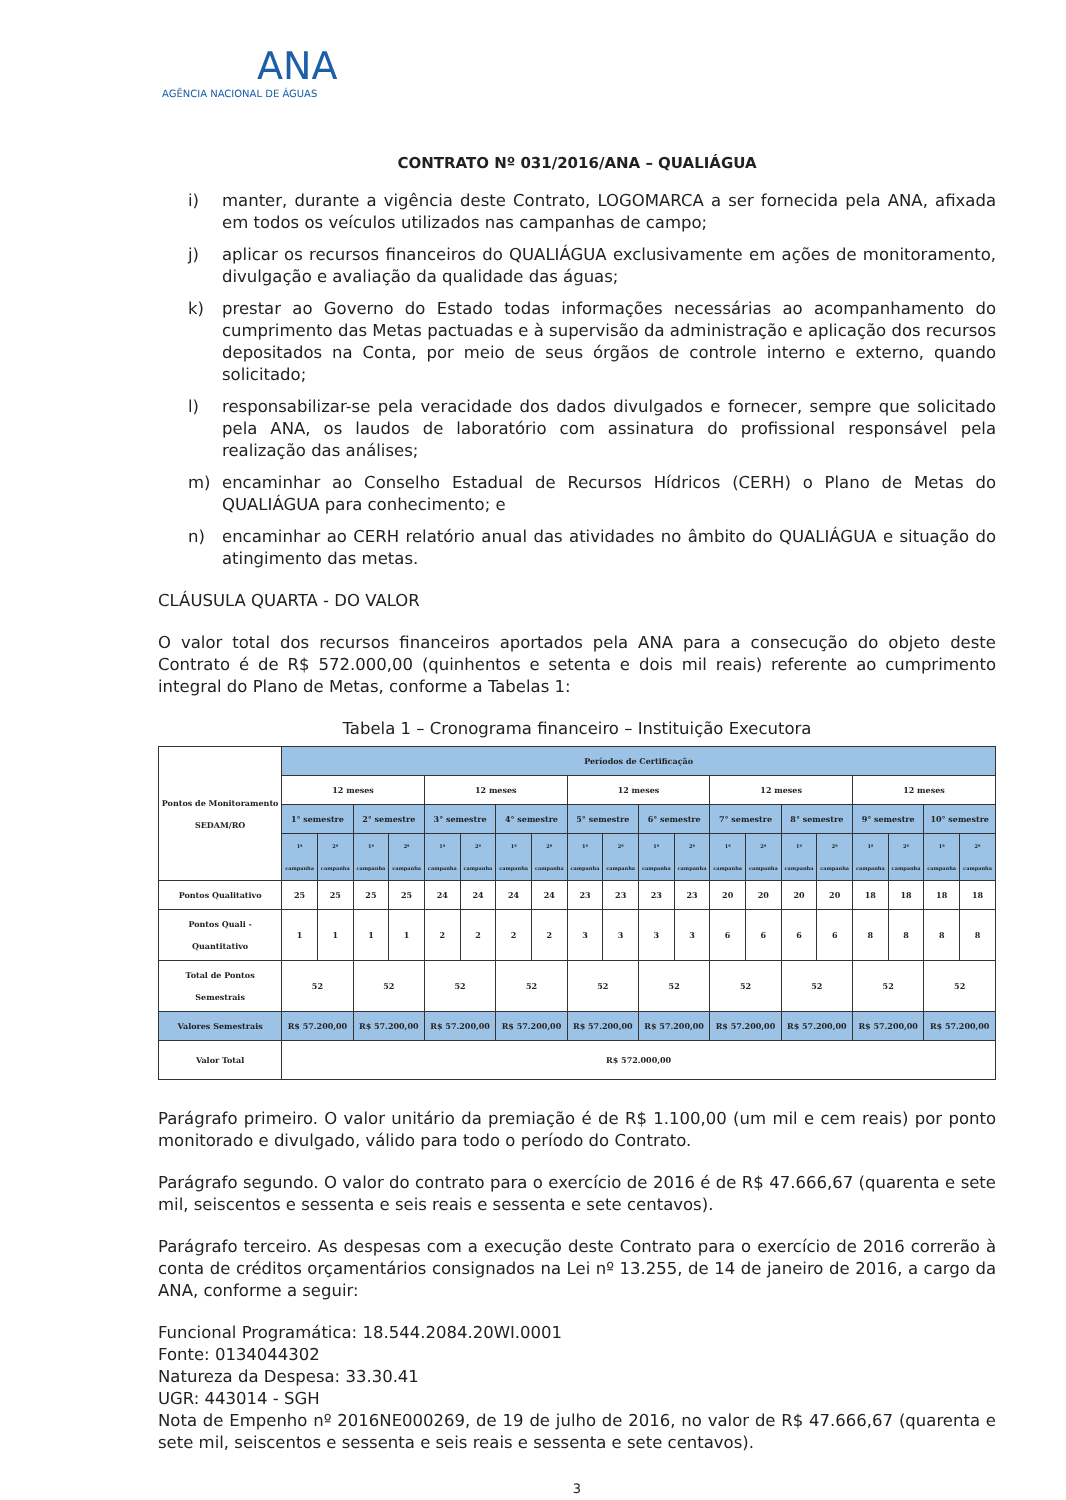ANA
AGÊNCIA NACIONAL DE ÁGUAS
CONTRATO Nº 031/2016/ANA – QUALIÁGUA
i) manter, durante a vigência deste Contrato, LOGOMARCA a ser fornecida pela ANA, afixada em todos os veículos utilizados nas campanhas de campo;
j) aplicar os recursos financeiros do QUALIÁGUA exclusivamente em ações de monitoramento, divulgação e avaliação da qualidade das águas;
k) prestar ao Governo do Estado todas informações necessárias ao acompanhamento do cumprimento das Metas pactuadas e à supervisão da administração e aplicação dos recursos depositados na Conta, por meio de seus órgãos de controle interno e externo, quando solicitado;
l) responsabilizar-se pela veracidade dos dados divulgados e fornecer, sempre que solicitado pela ANA, os laudos de laboratório com assinatura do profissional responsável pela realização das análises;
m) encaminhar ao Conselho Estadual de Recursos Hídricos (CERH) o Plano de Metas do QUALIÁGUA para conhecimento; e
n) encaminhar ao CERH relatório anual das atividades no âmbito do QUALIÁGUA e situação do atingimento das metas.
CLÁUSULA QUARTA - DO VALOR
O valor total dos recursos financeiros aportados pela ANA para a consecução do objeto deste Contrato é de R$ 572.000,00 (quinhentos e setenta e dois mil reais) referente ao cumprimento integral do Plano de Metas, conforme a Tabelas 1:
Tabela 1 – Cronograma financeiro – Instituição Executora
| Pontos de Monitoramento SEDAM/RO | Períodos de Certificação | | | | | | | | | | | | | | | | | | | |
| --- | --- | --- | --- | --- | --- | --- | --- | --- | --- | --- | --- | --- | --- | --- | --- | --- | --- | --- | --- | --- |
| | 12 meses | | | | 12 meses | | | | 12 meses | | | | 12 meses | | | | 12 meses | | | |
| | 1° semestre | | 2° semestre | | 3° semestre | | 4° semestre | | 5° semestre | | 6° semestre | | 7° semestre | | 8° semestre | | 9° semestre | | 10° semestre | |
| | 1ª campanha | 2ª campanha | 1ª campanha | 2ª campanha | 1ª campanha | 2ª campanha | 1ª campanha | 2ª campanha | 1ª campanha | 2ª campanha | 1ª campanha | 2ª campanha | 1ª campanha | 2ª campanha | 1ª campanha | 2ª campanha | 1ª campanha | 2ª campanha | 1ª campanha | 2ª campanha |
| Pontos Qualitativo | 25 | 25 | 25 | 25 | 24 | 24 | 24 | 24 | 23 | 23 | 23 | 23 | 20 | 20 | 20 | 20 | 18 | 18 | 18 | 18 |
| Pontos Quali - Quantitativo | 1 | 1 | 1 | 1 | 2 | 2 | 2 | 2 | 3 | 3 | 3 | 3 | 6 | 6 | 6 | 6 | 8 | 8 | 8 | 8 |
| Total de Pontos Semestrais | 52 | | 52 | | 52 | | 52 | | 52 | | 52 | | 52 | | 52 | | 52 | | 52 | |
| Valores Semestrais | R$ 57.200,00 | | R$ 57.200,00 | | R$ 57.200,00 | | R$ 57.200,00 | | R$ 57.200,00 | | R$ 57.200,00 | | R$ 57.200,00 | | R$ 57.200,00 | | R$ 57.200,00 | | R$ 57.200,00 | |
| Valor Total | R$ 572.000,00 | | | | | | | | | | | | | | | | | | | |
Parágrafo primeiro. O valor unitário da premiação é de R$ 1.100,00 (um mil e cem reais) por ponto monitorado e divulgado, válido para todo o período do Contrato.
Parágrafo segundo. O valor do contrato para o exercício de 2016 é de R$ 47.666,67 (quarenta e sete mil, seiscentos e sessenta e seis reais e sessenta e sete centavos).
Parágrafo terceiro. As despesas com a execução deste Contrato para o exercício de 2016 correrão à conta de créditos orçamentários consignados na Lei nº 13.255, de 14 de janeiro de 2016, a cargo da ANA, conforme a seguir:
Funcional Programática: 18.544.2084.20WI.0001
Fonte: 0134044302
Natureza da Despesa: 33.30.41
UGR: 443014 - SGH
Nota de Empenho nº 2016NE000269, de 19 de julho de 2016, no valor de R$ 47.666,67 (quarenta e sete mil, seiscentos e sessenta e seis reais e sessenta e sete centavos).
3